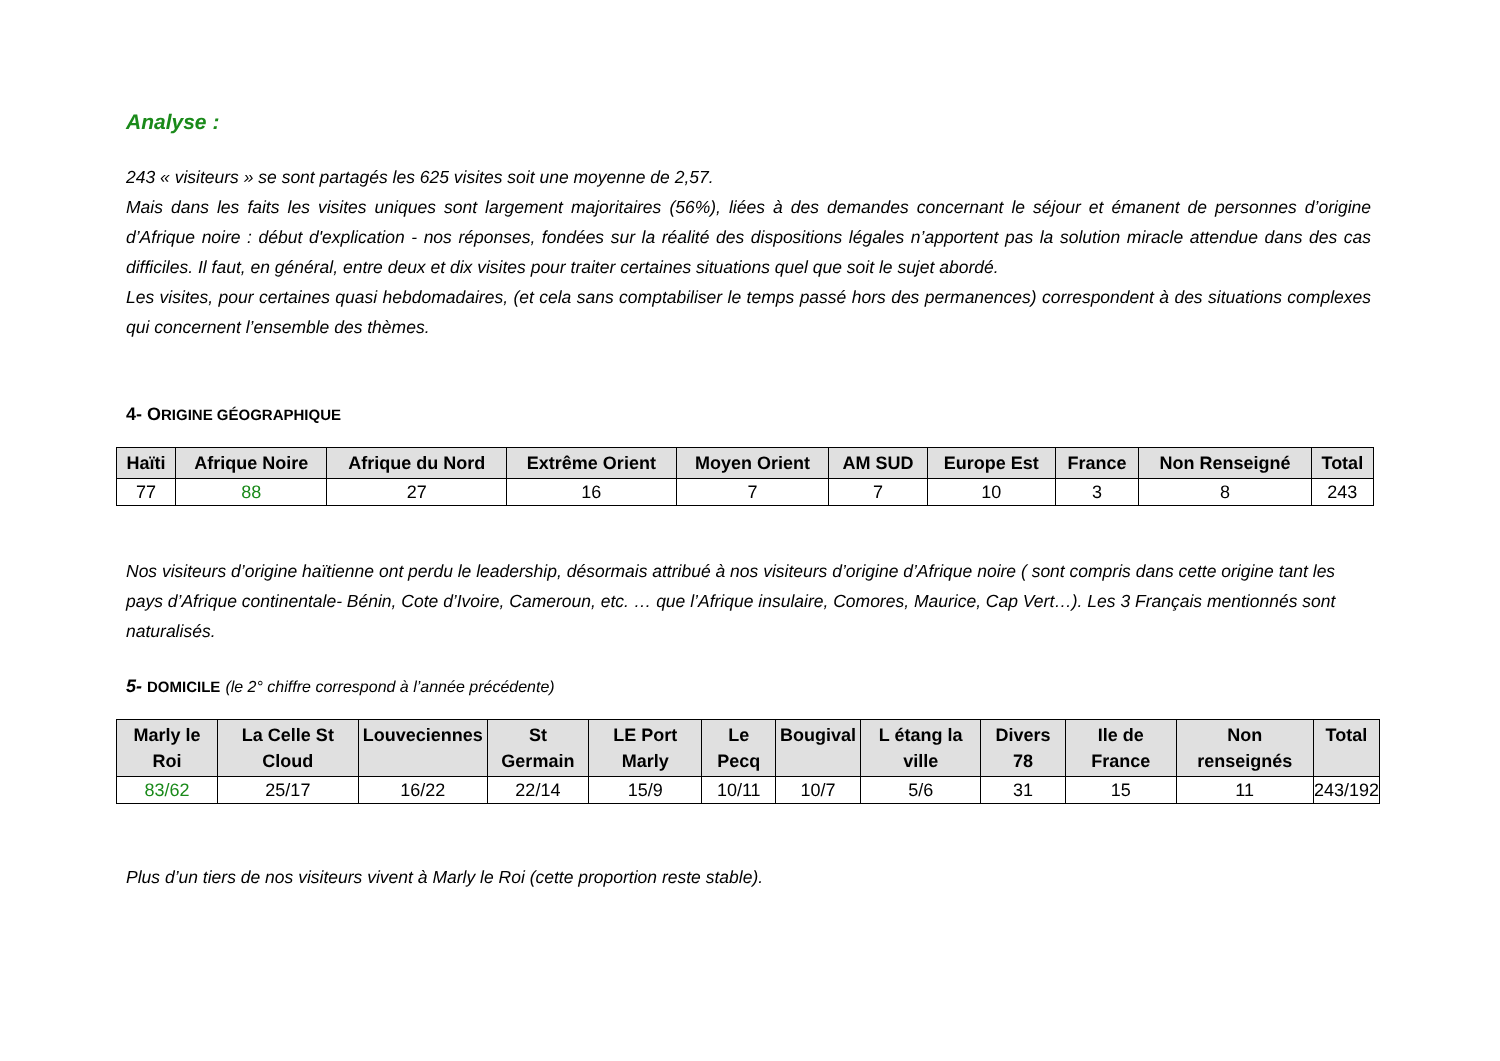Analyse :
243 « visiteurs » se sont partagés les 625 visites soit une moyenne de 2,57.
Mais dans les faits les visites uniques sont largement majoritaires (56%), liées à des demandes concernant le séjour et émanent de personnes d’origine d’Afrique noire : début d'explication - nos réponses, fondées sur la réalité des dispositions légales n’apportent pas la solution miracle attendue dans des cas difficiles. Il faut, en général, entre deux et dix visites pour traiter certaines situations quel que soit le sujet abordé.
Les visites, pour certaines quasi hebdomadaires, (et cela sans comptabiliser le temps passé hors des permanences) correspondent à des situations complexes qui concernent l’ensemble des thèmes.
4- ORIGINE GÉOGRAPHIQUE
| Haïti | Afrique Noire | Afrique du Nord | Extrême Orient | Moyen Orient | AM SUD | Europe Est | France | Non Renseigné | Total |
| --- | --- | --- | --- | --- | --- | --- | --- | --- | --- |
| 77 | 88 | 27 | 16 | 7 | 7 | 10 | 3 | 8 | 243 |
Nos visiteurs d’origine haïtienne ont perdu le leadership, désormais attribué à nos visiteurs d’origine d’Afrique noire ( sont compris dans cette origine tant les pays d’Afrique continentale- Bénin, Cote d’Ivoire, Cameroun, etc. … que l’Afrique insulaire, Comores, Maurice, Cap Vert…). Les 3 Français mentionnés sont naturalisés.
5- DOMICILE (le 2° chiffre correspond à l’année précédente)
| Marly le Roi | La Celle St Cloud | Louveciennes | St Germain | LE Port Marly | Le Pecq | Bougival | L étang la ville | Divers 78 | Ile de France | Non renseignés | Total |
| --- | --- | --- | --- | --- | --- | --- | --- | --- | --- | --- | --- |
| 83/62 | 25/17 | 16/22 | 22/14 | 15/9 | 10/11 | 10/7 | 5/6 | 31 | 15 | 11 | 243/192 |
Plus d’un tiers de nos visiteurs vivent à Marly le Roi (cette proportion reste stable).